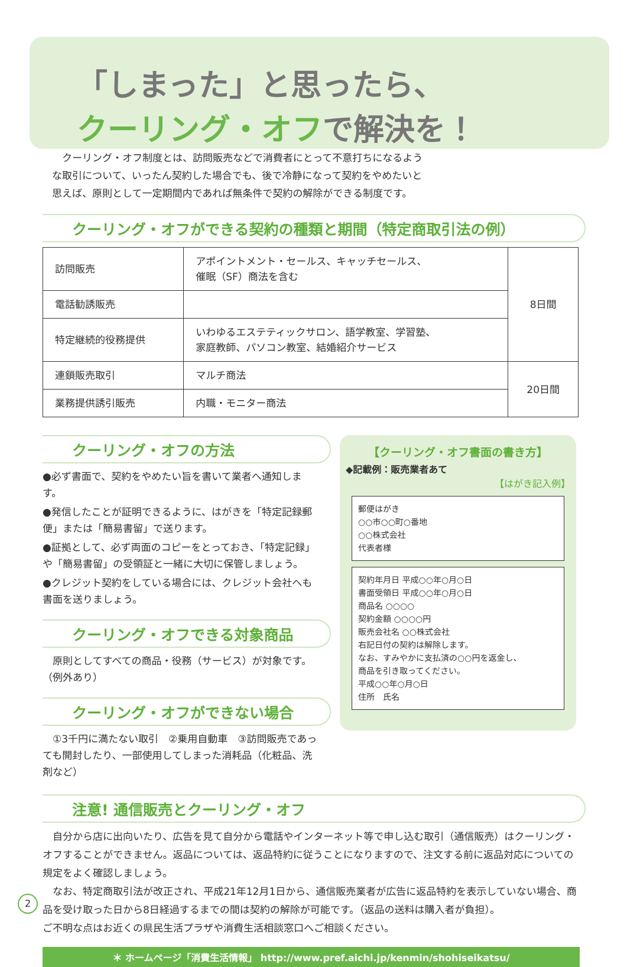「しまった」と思ったら、
クーリング・オフで解決を！
　クーリング・オフ制度とは、訪問販売などで消費者にとって不意打ちになるような取引について、いったん契約した場合でも、後で冷静になって契約をやめたいと思えば、原則として一定期間内であれば無条件で契約の解除ができる制度です。
クーリング・オフができる契約の種類と期間（特定商取引法の例）
| 訪問販売 | アポイントメント・セールス、キャッチセールス、 催眠（SF）商法を含む | 8日間 |
| 電話勧誘販売 | | |
| 特定継続的役務提供 | いわゆるエステティックサロン、語学教室、学習塾、 家庭教師、パソコン教室、結婚紹介サービス | |
| 連鎖販売取引 | マルチ商法 | 20日間 |
| 業務提供誘引販売 | 内職・モニター商法 | |
クーリング・オフの方法
●必ず書面で、契約をやめたい旨を書いて業者へ通知します。
●発信したことが証明できるように、はがきを「特定記録郵便」または「簡易書留」で送ります。
●証拠として、必ず両面のコピーをとっておき、「特定記録」や「簡易書留」の受領証と一緒に大切に保管しましょう。
●クレジット契約をしている場合には、クレジット会社へも書面を送りましょう。
クーリング・オフできる対象商品
　原則としてすべての商品・役務（サービス）が対象です。（例外あり）
クーリング・オフができない場合
　①3千円に満たない取引　②乗用自動車　③訪問販売であっても開封したり、一部使用してしまった消耗品（化粧品、洗剤など）
【クーリング・オフ書面の書き方】
◆記載例：販売業者あて
【はがき記入例】
郵便はがき
○○市○○町○番地
○○株式会社
代表者様
契約年月日 平成○○年○月○日
書面受領日 平成○○年○月○日
商品名 ○○○○
契約金額 ○○○○円
販売会社名 ○○株式会社
右記日付の契約は解除します。
なお、すみやかに支払済の○○円を返金し、
商品を引き取ってください。
平成○○年○月○日
住所　氏名
注意! 通信販売とクーリング・オフ
　自分から店に出向いたり、広告を見て自分から電話やインターネット等で申し込む取引（通信販売）はクーリング・オフすることができません。返品については、返品特約に従うことになりますので、注文する前に返品対応についての規定をよく確認しましょう。
　なお、特定商取引法が改正され、平成21年12月1日から、通信販売業者が広告に返品特約を表示していない場合、商品を受け取った日から8日経過するまでの間は契約の解除が可能です。（返品の送料は購入者が負担）。
ご不明な点はお近くの県民生活プラザや消費生活相談窓口へご相談ください。
2
＊ ホームページ「消費生活情報」 http://www.pref.aichi.jp/kenmin/shohiseikatsu/